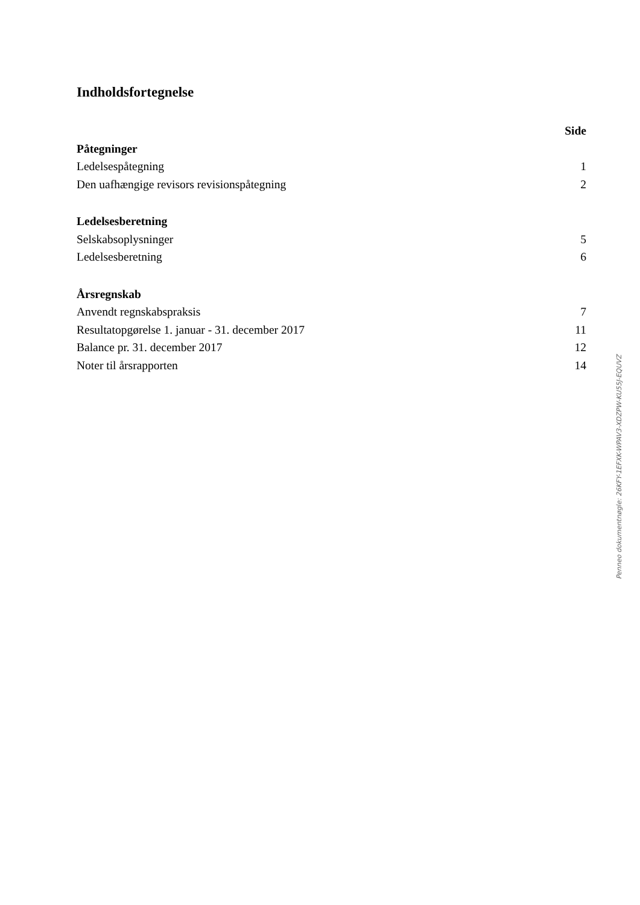Indholdsfortegnelse
| | Side |
| Påtegninger | |
| Ledelsespåtegning | 1 |
| Den uafhængige revisors revisionspåtegning | 2 |
| Ledelsesberetning | |
| Selskabsoplysninger | 5 |
| Ledelsesberetning | 6 |
| Årsregnskab | |
| Anvendt regnskabspraksis | 7 |
| Resultatopgørelse 1. januar - 31. december 2017 | 11 |
| Balance pr. 31. december 2017 | 12 |
| Noter til årsrapporten | 14 |
Penneo dokumentnøgle: 26KFY-1EFXK-WPAV3-XDZPW-KU55J-EQUVZ